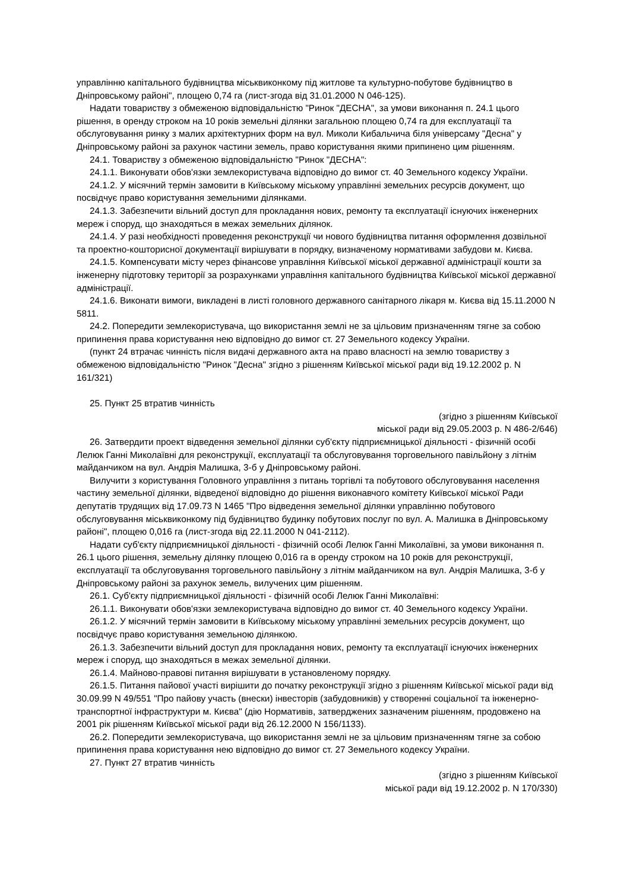управлінню капітального будівництва міськвиконкому під житлове та культурно-побутове будівництво в Дніпровському районі", площею 0,74 га (лист-згода від 31.01.2000 N 046-125).
Надати товариству з обмеженою відповідальністю "Ринок "ДЕСНА", за умови виконання п. 24.1 цього рішення, в оренду строком на 10 років земельні ділянки загальною площею 0,74 га для експлуатації та обслуговування ринку з малих архітектурних форм на вул. Миколи Кибальчича біля універсаму "Десна" у Дніпровському районі за рахунок частини земель, право користування якими припинено цим рішенням.
24.1. Товариству з обмеженою відповідальністю "Ринок "ДЕСНА":
24.1.1. Виконувати обов'язки землекористувача відповідно до вимог ст. 40 Земельного кодексу України.
24.1.2. У місячний термін замовити в Київському міському управлінні земельних ресурсів документ, що посвідчує право користування земельними ділянками.
24.1.3. Забезпечити вільний доступ для прокладання нових, ремонту та експлуатації існуючих інженерних мереж і споруд, що знаходяться в межах земельних ділянок.
24.1.4. У разі необхідності проведення реконструкції чи нового будівництва питання оформлення дозвільної та проектно-кошторисної документації вирішувати в порядку, визначеному нормативами забудови м. Києва.
24.1.5. Компенсувати місту через фінансове управління Київської міської державної адміністрації кошти за інженерну підготовку території за розрахунками управління капітального будівництва Київської міської державної адміністрації.
24.1.6. Виконати вимоги, викладені в листі головного державного санітарного лікаря м. Києва від 15.11.2000 N 5811.
24.2. Попередити землекористувача, що використання землі не за цільовим призначенням тягне за собою припинення права користування нею відповідно до вимог ст. 27 Земельного кодексу України.
(пункт 24 втрачає чинність після видачі державного акта на право власності на землю товариству з обмеженою відповідальністю "Ринок "Десна" згідно з рішенням Київської міської ради від 19.12.2002 р. N 161/321)
25. Пункт 25 втратив чинність
(згідно з рішенням Київської
міської ради від 29.05.2003 р. N 486-2/646)
26. Затвердити проект відведення земельної ділянки суб'єкту підприємницької діяльності - фізичній особі Лелюк Ганні Миколаївні для реконструкції, експлуатації та обслуговування торговельного павільйону з літнім майданчиком на вул. Андрія Малишка, 3-б у Дніпровському районі.
Вилучити з користування Головного управління з питань торгівлі та побутового обслуговування населення частину земельної ділянки, відведеної відповідно до рішення виконавчого комітету Київської міської Ради депутатів трудящих від 17.09.73 N 1465 "Про відведення земельної ділянки управлінню побутового обслуговування міськвиконкому під будівництво будинку побутових послуг по вул. А. Малишка в Дніпровському районі", площею 0,016 га (лист-згода від 22.11.2000 N 041-2112).
Надати суб'єкту підприємницької діяльності - фізичній особі Лелюк Ганні Миколаївні, за умови виконання п. 26.1 цього рішення, земельну ділянку площею 0,016 га в оренду строком на 10 років для реконструкції, експлуатації та обслуговування торговельного павільйону з літнім майданчиком на вул. Андрія Малишка, 3-б у Дніпровському районі за рахунок земель, вилучених цим рішенням.
26.1. Суб'єкту підприємницької діяльності - фізичній особі Лелюк Ганні Миколаївні:
26.1.1. Виконувати обов'язки землекористувача відповідно до вимог ст. 40 Земельного кодексу України.
26.1.2. У місячний термін замовити в Київському міському управлінні земельних ресурсів документ, що посвідчує право користування земельною ділянкою.
26.1.3. Забезпечити вільний доступ для прокладання нових, ремонту та експлуатації існуючих інженерних мереж і споруд, що знаходяться в межах земельної ділянки.
26.1.4. Майново-правові питання вирішувати в установленому порядку.
26.1.5. Питання пайової участі вирішити до початку реконструкції згідно з рішенням Київської міської ради від 30.09.99 N 49/551 "Про пайову участь (внески) інвесторів (забудовників) у створенні соціальної та інженерно-транспортної інфраструктури м. Києва" (дію Нормативів, затверджених зазначеним рішенням, продовжено на 2001 рік рішенням Київської міської ради від 26.12.2000 N 156/1133).
26.2. Попередити землекористувача, що використання землі не за цільовим призначенням тягне за собою припинення права користування нею відповідно до вимог ст. 27 Земельного кодексу України.
27. Пункт 27 втратив чинність
(згідно з рішенням Київської
міської ради від 19.12.2002 р. N 170/330)